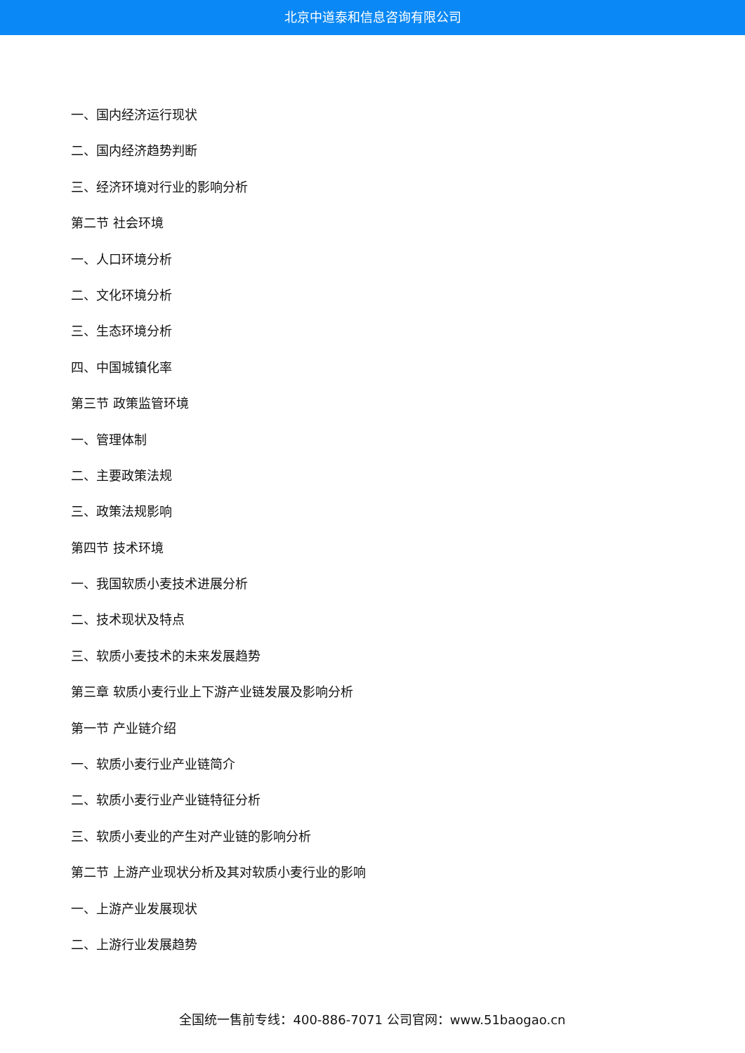北京中道泰和信息咨询有限公司
一、国内经济运行现状
二、国内经济趋势判断
三、经济环境对行业的影响分析
第二节 社会环境
一、人口环境分析
二、文化环境分析
三、生态环境分析
四、中国城镇化率
第三节 政策监管环境
一、管理体制
二、主要政策法规
三、政策法规影响
第四节 技术环境
一、我国软质小麦技术进展分析
二、技术现状及特点
三、软质小麦技术的未来发展趋势
第三章 软质小麦行业上下游产业链发展及影响分析
第一节 产业链介绍
一、软质小麦行业产业链简介
二、软质小麦行业产业链特征分析
三、软质小麦业的产生对产业链的影响分析
第二节 上游产业现状分析及其对软质小麦行业的影响
一、上游产业发展现状
二、上游行业发展趋势
全国统一售前专线：400-886-7071 公司官网：www.51baogao.cn